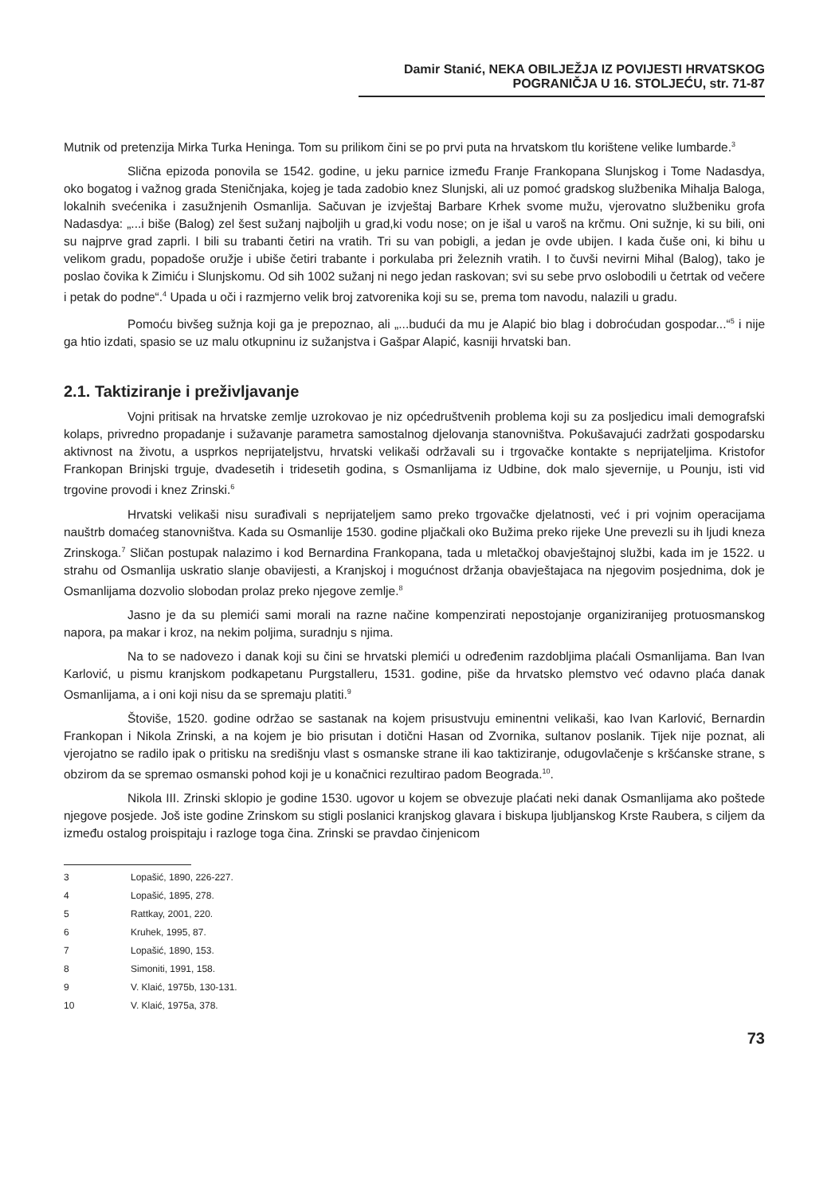Damir Stanić, NEKA OBILJEŽJA IZ POVIJESTI HRVATSKOG POGRANIČJA U 16. STOLJEĆU, str. 71-87
Mutnik od pretenzija Mirka Turka Heninga. Tom su prilikom čini se po prvi puta na hrvatskom tlu korištene velike lumbarde.<sup>3</sup>
Slična epizoda ponovila se 1542. godine, u jeku parnice između Franje Frankopana Slunjskog i Tome Nadasdya, oko bogatog i važnog grada Steničnjaka, kojeg je tada zadobio knez Slunjski, ali uz pomoć gradskog službenika Mihalja Baloga, lokalnih svećenika i zasužnjenih Osmanlija. Sačuvan je izvještaj Barbare Krhek svome mužu, vjerovatno službeniku grofa Nadasdya: „...i biše (Balog) zel šest sužanj najboljih u grad,ki vodu nose; on je išal u varoš na krčmu. Oni sužnje, ki su bili, oni su najprve grad zaprli. I bili su trabanti četiri na vratih. Tri su van pobigli, a jedan je ovde ubijen. I kada čuše oni, ki bihu u velikom gradu, popadoše oružje i ubiše četiri trabante i porkulaba pri železnih vratih. I to čuvši nevirni Mihal (Balog), tako je poslao čovika k Zimiću i Slunjskomu. Od sih 1002 sužanj ni nego jedan raskovan; svi su sebe prvo oslobodili u četrtak od večere i petak do podne“.<sup>4</sup> Upada u oči i razmjerno velik broj zatvorenika koji su se, prema tom navodu, nalazili u gradu.
Pomoću bivšeg sužnja koji ga je prepoznao, ali „...budući da mu je Alapić bio blag i dobroćudan gospodar...“<sup>5</sup> i nije ga htio izdati, spasio se uz malu otkupninu iz sužanjstva i Gašpar Alapić, kasniji hrvatski ban.
2.1. Taktiziranje i preživljavanje
Vojni pritisak na hrvatske zemlje uzrokovao je niz općedruštvenih problema koji su za posljedicu imali demografski kolaps, privredno propadanje i sužavanje parametra samostalnog djelovanja stanovništva. Pokušavajući zadržati gospodarsku aktivnost na životu, a usprkos neprijateljstvu, hrvatski velikaši održavali su i trgovačke kontakte s neprijateljima. Kristofor Frankopan Brinjski trguje, dvadesetih i tridesetih godina, s Osmanlijama iz Udbine, dok malo sjevernije, u Pounju, isti vid trgovine provodi i knez Zrinski.<sup>6</sup>
Hrvatski velikaši nisu surađivali s neprijateljem samo preko trgovačke djelatnosti, već i pri vojnim operacijama nauštrb domaćeg stanovništva. Kada su Osmanlije 1530. godine pljačkali oko Bužima preko rijeke Une prevezli su ih ljudi kneza Zrinskoga.<sup>7</sup> Sličan postupak nalazimo i kod Bernardina Frankopana, tada u mletačkoj obavještajnoj službi, kada im je 1522. u strahu od Osmanlija uskratio slanje obavijesti, a Kranjskoj i mogućnost držanja obavještajaca na njegovim posjednima, dok je Osmanlijama dozvolio slobodan prolaz preko njegove zemlje.<sup>8</sup>
Jasno je da su plemići sami morali na razne načine kompenzirati nepostojanje organiziranijeg protuosmanskog napora, pa makar i kroz, na nekim poljima, suradnju s njima.
Na to se nadovezo i danak koji su čini se hrvatski plemići u određenim razdobljima plaćali Osmanlijama. Ban Ivan Karlović, u pismu kranjskom podkapetanu Purgstalleru, 1531. godine, piše da hrvatsko plemstvo već odavno plaća danak Osmanlijama, a i oni koji nisu da se spremaju platiti.<sup>9</sup>
Štoviše, 1520. godine održao se sastanak na kojem prisustvuju eminentni velikaši, kao Ivan Karlović, Bernardin Frankopan i Nikola Zrinski, a na kojem je bio prisutan i dotični Hasan od Zvornika, sultanov poslanik. Tijek nije poznat, ali vjerojatno se radilo ipak o pritisku na središnju vlast s osmanske strane ili kao taktiziranje, odugovlačenje s kršćanske strane, s obzirom da se spremao osmanski pohod koji je u konačnici rezultirao padom Beograda.<sup>10</sup>.
Nikola III. Zrinski sklopio je godine 1530. ugovor u kojem se obvezuje plaćati neki danak Osmanlijama ako poštede njegove posjede. Još iste godine Zrinskom su stigli poslanici kranjskog glavara i biskupa ljubljanskog Krste Raubera, s ciljem da između ostalog proispitaju i razloge toga čina. Zrinski se pravdao činjenicom
3 Lopašić, 1890, 226-227.
4 Lopašić, 1895, 278.
5 Rattkay, 2001, 220.
6 Kruhek, 1995, 87.
7 Lopašić, 1890, 153.
8 Simoniti, 1991, 158.
9 V. Klaić, 1975b, 130-131.
10 V. Klaić, 1975a, 378.
73